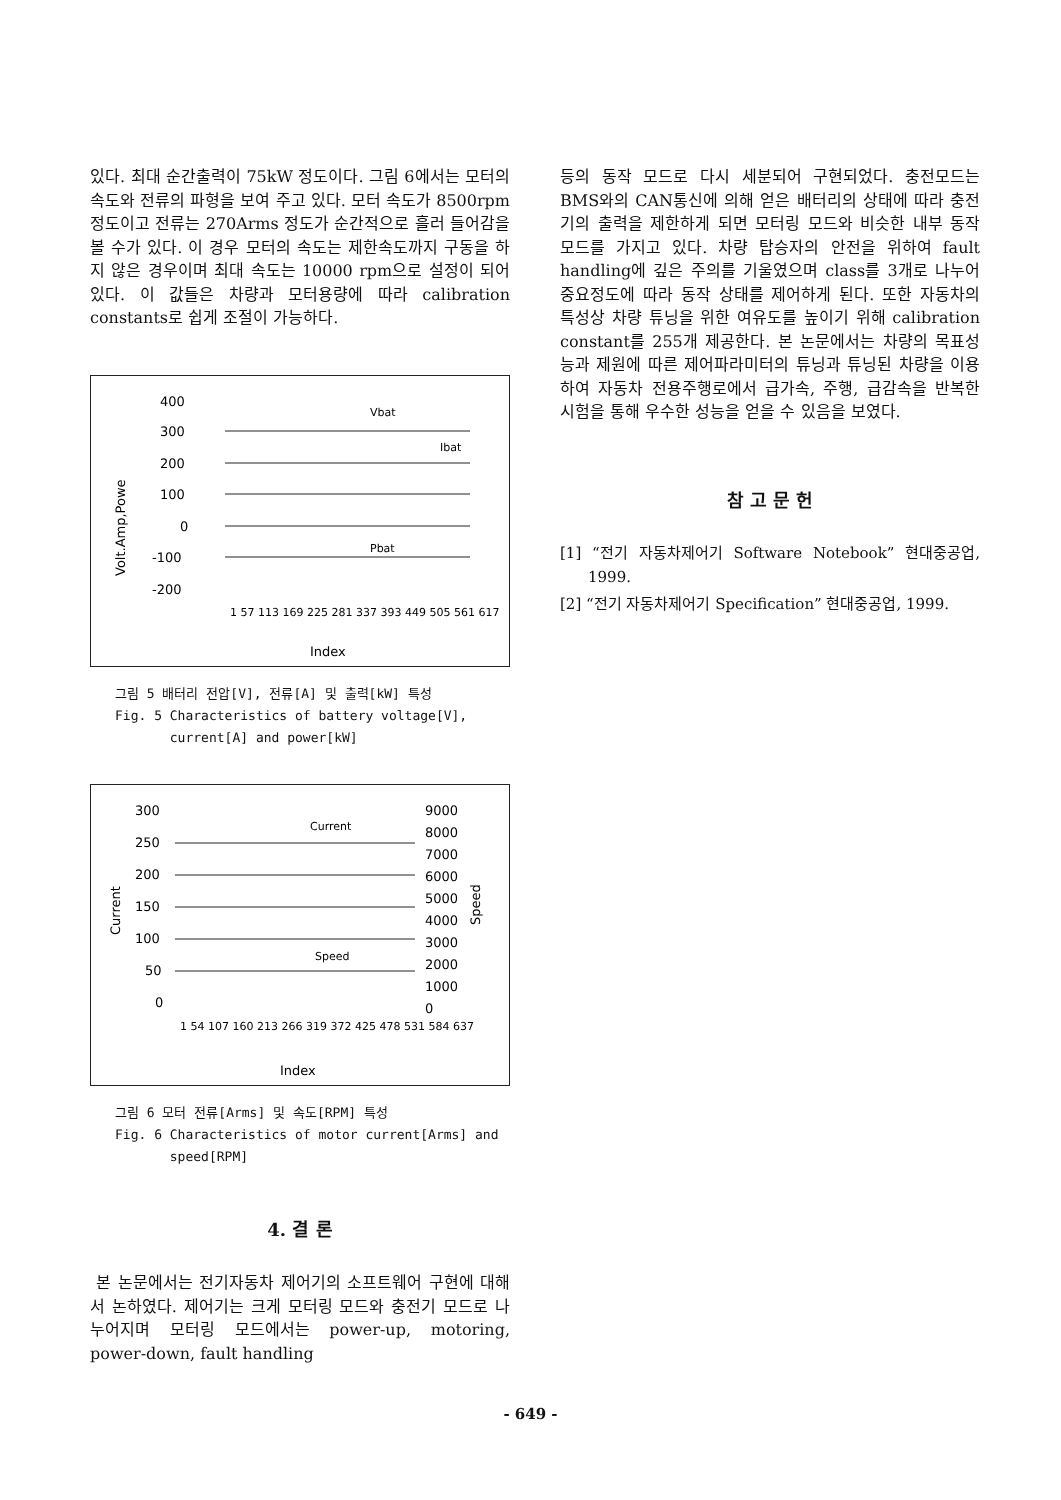있다. 최대 순간출력이 75kW 정도이다. 그림 6에서는 모터의 속도와 전류의 파형을 보여 주고 있다. 모터 속도가 8500rpm정도이고 전류는 270Arms 정도가 순간적으로 흘러 들어감을 볼 수가 있다. 이 경우 모터의 속도는 제한속도까지 구동을 하지 않은 경우이며 최대 속도는 10000 rpm으로 설정이 되어 있다. 이 값들은 차량과 모터용량에 따라 calibration constants로 쉽게 조절이 가능하다.
400
300
200
100
0
-100
-200
Volt.Amp,Powe
Vbat
Ibat
Pbat
1 57 113 169 225 281 337 393 449 505 561 617
Index
그림 5 배터리 전압[V], 전류[A] 및 출력[kW] 특성
Fig. 5 Characteristics of battery voltage[V],
current[A] and power[kW]
300
250
200
150
100
50
0
9000
8000
7000
6000
5000
4000
3000
2000
1000
0
Current
Speed
Current
Speed
1 54 107 160 213 266 319 372 425 478 531 584 637
Index
그림 6 모터 전류[Arms] 및 속도[RPM] 특성
Fig. 6 Characteristics of motor current[Arms] and
speed[RPM]
4. 결 론
본 논문에서는 전기자동차 제어기의 소프트웨어 구현에 대해서 논하였다. 제어기는 크게 모터링 모드와 충전기 모드로 나누어지며 모터링 모드에서는 power-up, motoring, power-down, fault handling
등의 동작 모드로 다시 세분되어 구현되었다. 충전모드는 BMS와의 CAN통신에 의해 얻은 배터리의 상태에 따라 충전기의 출력을 제한하게 되면 모터링 모드와 비슷한 내부 동작 모드를 가지고 있다. 차량 탑승자의 안전을 위하여 fault handling에 깊은 주의를 기울였으며 class를 3개로 나누어 중요정도에 따라 동작 상태를 제어하게 된다. 또한 자동차의 특성상 차량 튜닝을 위한 여유도를 높이기 위해 calibration constant를 255개 제공한다. 본 논문에서는 차량의 목표성능과 제원에 따른 제어파라미터의 튜닝과 튜닝된 차량을 이용하여 자동차 전용주행로에서 급가속, 주행, 급감속을 반복한 시험을 통해 우수한 성능을 얻을 수 있음을 보였다.
참 고 문 헌
[1] “전기 자동차제어기 Software Notebook” 현대중공업, 1999.
[2] “전기 자동차제어기 Specification” 현대중공업, 1999.
- 649 -